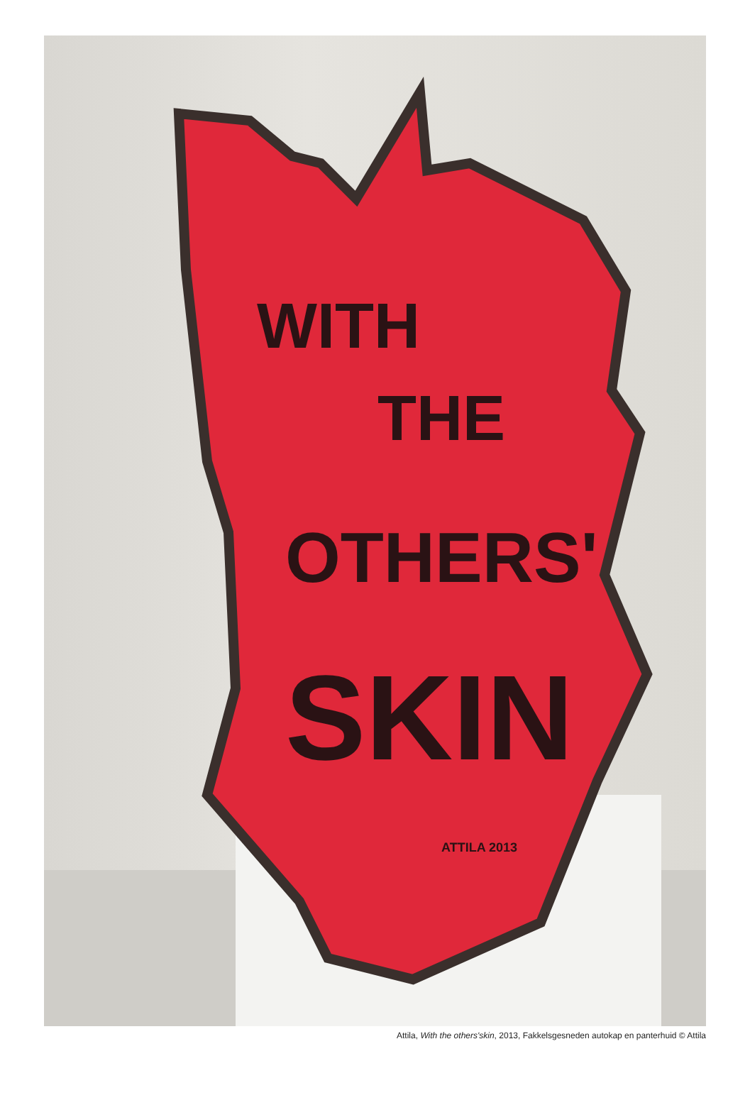WITH
THE
OTHERS'
SKIN
ATTILA 2013
Attila, With the others'skin, 2013, Fakkelsgesneden autokap en panterhuid © Attila